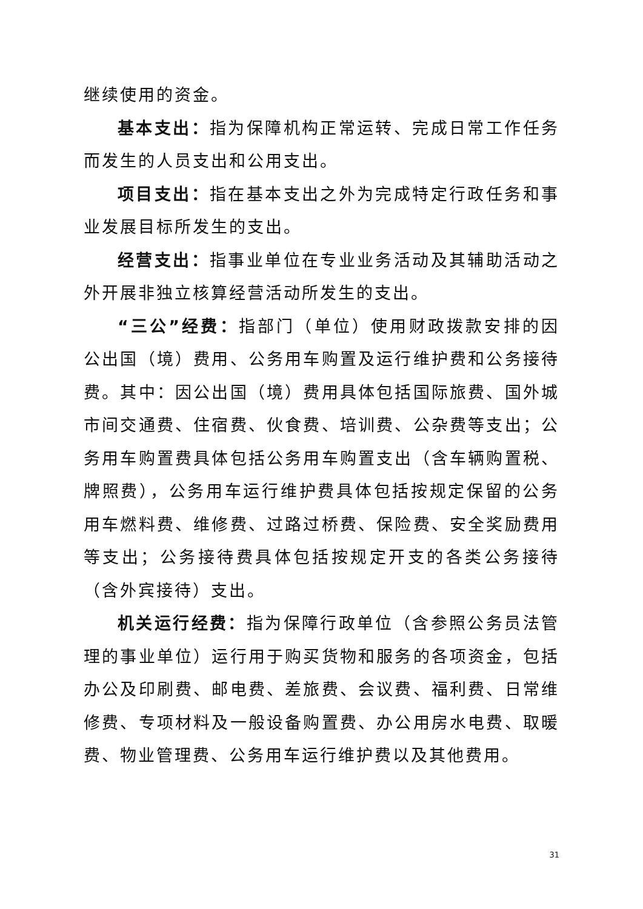继续使用的资金。
基本支出：指为保障机构正常运转、完成日常工作任务而发生的人员支出和公用支出。
项目支出：指在基本支出之外为完成特定行政任务和事业发展目标所发生的支出。
经营支出：指事业单位在专业业务活动及其辅助活动之外开展非独立核算经营活动所发生的支出。
“三公”经费：指部门（单位）使用财政拨款安排的因公出国（境）费用、公务用车购置及运行维护费和公务接待费。其中：因公出国（境）费用具体包括国际旅费、国外城市间交通费、住宿费、伙食费、培训费、公杂费等支出；公务用车购置费具体包括公务用车购置支出（含车辆购置税、牌照费），公务用车运行维护费具体包括按规定保留的公务用车燃料费、维修费、过路过桥费、保险费、安全奖励费用等支出；公务接待费具体包括按规定开支的各类公务接待（含外宾接待）支出。
机关运行经费：指为保障行政单位（含参照公务员法管理的事业单位）运行用于购买货物和服务的各项资金，包括办公及印刷费、邮电费、差旅费、会议费、福利费、日常维修费、专项材料及一般设备购置费、办公用房水电费、取暖费、物业管理费、公务用车运行维护费以及其他费用。
31